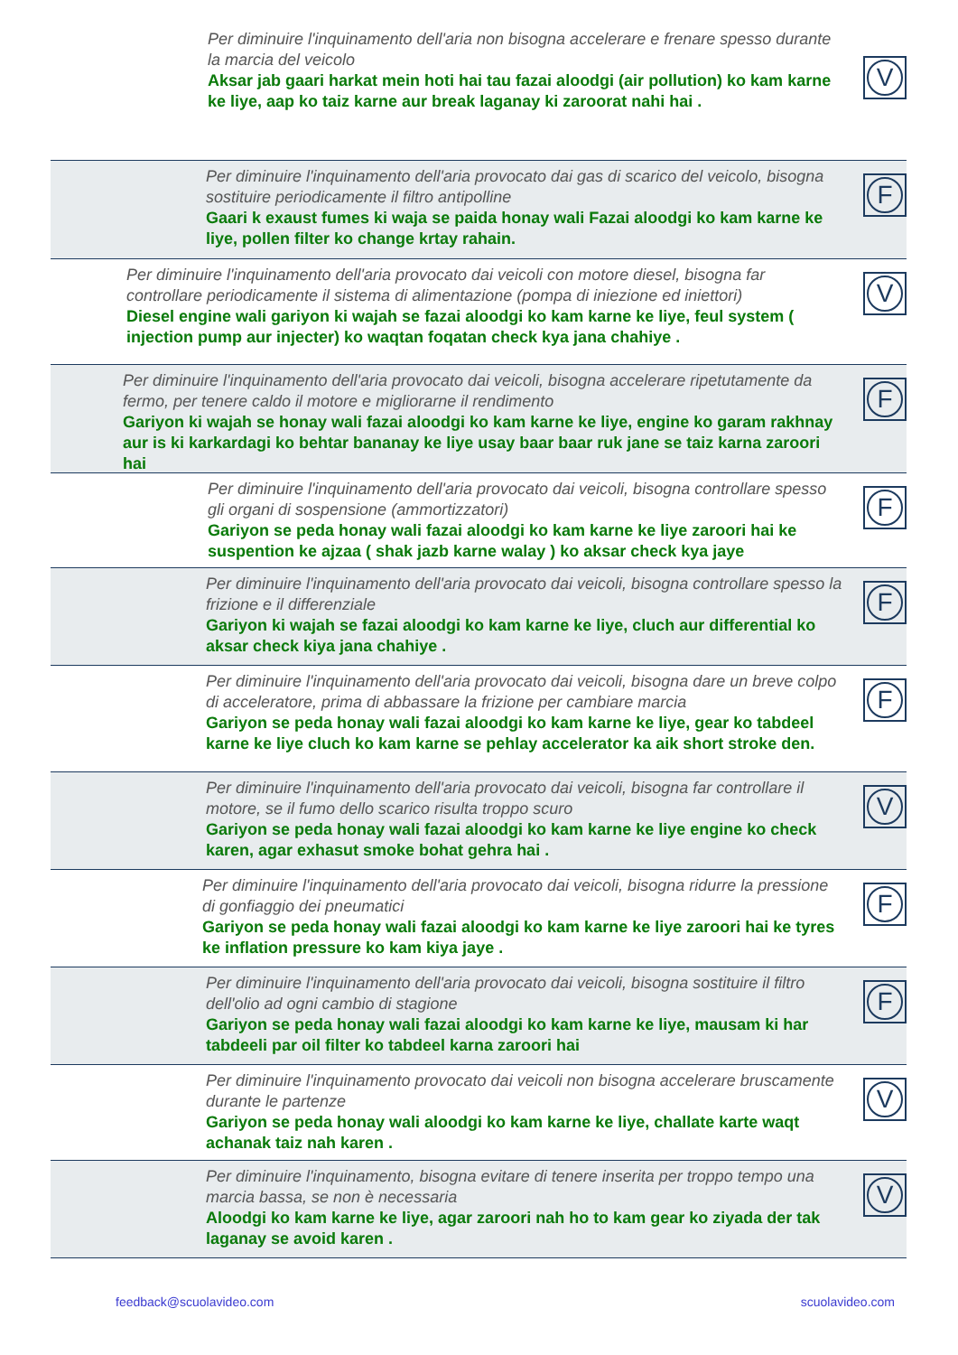Per diminuire l'inquinamento dell'aria non bisogna accelerare e frenare spesso durante la marcia del veicolo
Aksar jab gaari harkat mein hoti hai tau fazai aloodgi (air pollution) ko kam karne ke liye, aap ko taiz karne aur break laganay ki zaroorat nahi hai .
V
Per diminuire l'inquinamento dell'aria provocato dai gas di scarico del veicolo, bisogna sostituire periodicamente il filtro antipolline
Gaari k exaust fumes ki waja se paida honay wali Fazai aloodgi ko kam karne ke liye, pollen filter ko change krtay rahain.
F
Per diminuire l'inquinamento dell'aria provocato dai veicoli con motore diesel, bisogna far controllare periodicamente il sistema di alimentazione (pompa di iniezione ed iniettori)
Diesel engine wali gariyon ki wajah se fazai aloodgi ko kam karne ke liye, feul system ( injection pump aur injecter) ko waqtan foqatan check kya jana chahiye .
V
Per diminuire l'inquinamento dell'aria provocato dai veicoli, bisogna accelerare ripetutamente da fermo, per tenere caldo il motore e migliorarne il rendimento
Gariyon ki wajah se honay wali fazai aloodgi ko kam karne ke liye, engine ko garam rakhnay aur is ki karkardagi ko behtar bananay ke liye usay baar baar ruk jane se taiz karna zaroori hai
F
Per diminuire l'inquinamento dell'aria provocato dai veicoli, bisogna controllare spesso gli organi di sospensione (ammortizzatori)
Gariyon se peda honay wali fazai aloodgi ko kam karne ke liye zaroori hai ke suspention ke ajzaa ( shak jazb karne walay ) ko aksar check kya jaye
F
Per diminuire l'inquinamento dell'aria provocato dai veicoli, bisogna controllare spesso la frizione e il differenziale
Gariyon ki wajah se fazai aloodgi ko kam karne ke liye, cluch aur differential ko aksar check kiya jana chahiye .
F
Per diminuire l'inquinamento dell'aria provocato dai veicoli, bisogna dare un breve colpo di acceleratore, prima di abbassare la frizione per cambiare marcia
Gariyon se peda honay wali fazai aloodgi ko kam karne ke liye, gear ko tabdeel karne ke liye cluch ko kam karne se pehlay accelerator ka aik short stroke den.
F
Per diminuire l'inquinamento dell'aria provocato dai veicoli, bisogna far controllare il motore, se il fumo dello scarico risulta troppo scuro
Gariyon se peda honay wali fazai aloodgi ko kam karne ke liye engine ko check karen, agar exhasut smoke bohat gehra hai .
V
Per diminuire l'inquinamento dell'aria provocato dai veicoli, bisogna ridurre la pressione di gonfiaggio dei pneumatici
Gariyon se peda honay wali fazai aloodgi ko kam karne ke liye zaroori hai ke tyres ke inflation pressure ko kam kiya jaye .
F
Per diminuire l'inquinamento dell'aria provocato dai veicoli, bisogna sostituire il filtro dell'olio ad ogni cambio di stagione
Gariyon se peda honay wali fazai aloodgi ko kam karne ke liye, mausam ki har tabdeeli par oil filter ko tabdeel karna zaroori hai
F
Per diminuire l'inquinamento provocato dai veicoli non bisogna accelerare bruscamente durante le partenze
Gariyon se peda honay wali aloodgi ko kam karne ke liye, challate karte waqt achanak taiz nah karen .
V
Per diminuire l'inquinamento, bisogna evitare di tenere inserita per troppo tempo una marcia bassa, se non è necessaria
Aloodgi ko kam karne ke liye, agar zaroori nah ho to kam gear ko ziyada der tak laganay se avoid karen .
V
feedback@scuolavideo.com scuolavideo.com